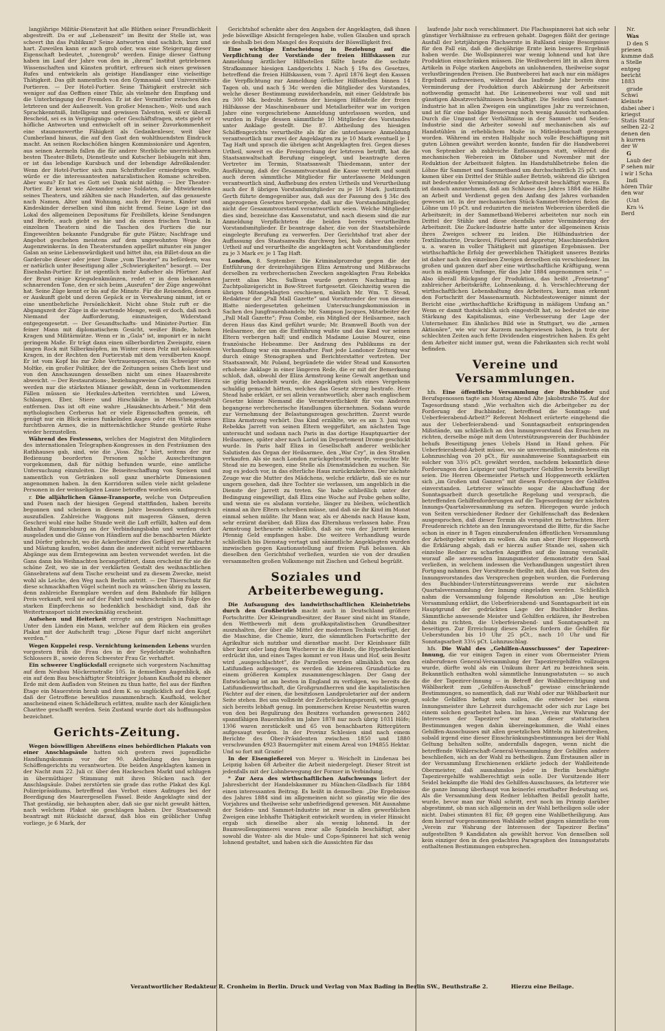langjährige Militär-Dienstzeit hat alle Blüthen seiner Freundlichkeit abgestreift. Da er auf „Lebenszeit“ im Besitz der Stelle ist, was scheert ihn das Publikum? Seine Antworten sind sachlich, kurz und hart. Zuweilen kann er auch grob oder, was eine Steigerung dieser Eigenschaft bedeutet, „tozengrob“ werden. Einige dieser Gattung haben im Lauf der Jahre von den in „ihrem“ Institut getriebenen Wissenschaften und Künsten profitirt, erfreuen sich eines gewissen Rufes und entwickeln als geistige Handlanger eine vielseitige Thätigkeit. Das gilt namentlich von den Gymnasial- und Universitäts-Portieren. — Der Hotel-Portier. Seine Thätigkeit erstreckt sich weniger auf das Oeffnen einer Thür, als vielmehr den Empfang und die Unterbringung der Fremden. Er ist der Vermittler zwischen den letzteren und der Außenwelt. Von großer Menschen-, Welt- und auch Sprachkenntniß, Intelligenz und gewissen Talenten, weiß er überall Bescheid, sei es in Vergnügungs- oder Geschäftsfragen, stets giebt er höfliche Antworten und entwickelt oft in seiner Zuvorkommenheit eine staunenswerthe Fähigkeit als Gedankenleser, weit über Cumberland hinaus, die auf den Gast den wohlthuendsten Eindruck macht. An seinen Rockschößen hängen Kommissionäre und Agenten, aus seinen Aermeln fallen die für andere Sterbliche unerreichbaren besten Theater-Billets, Dienstleute und Kutscher liebäugeln mit ihm, er ist das lebendige Kursbuch und der lebendige Adreßkalender. Wenn der Hotel-Portier sich zum Schriftsteller erniedrigen wollte, würde er die interessantesten naturalistischen Romane schreiben. Aber wozu? Er hat es Gott sei Dank nicht nöthig. — Der Theater-Portier. Er kennt wie Alexander seine Soldaten, die Mitwirkenden seines Theaters, und zählten sie nach Hunderten, auf das genaueste nach Namen, Alter und Wohnung, auch der Frauen, Kinder und Kindeskinder derselben sind ihm nicht fremd. Seine Loge ist das Lokal des allgemeinen Depositums für Freibillets, kleine Sendungen und Briefe, auch giebt es hie und da einen frischen Trunk. In einzelnen Theatern sind die Taschen des Portiers die nur Eingeweihten bekannte Fundgrube für gute Plätze; Nachfrage und Angebot geschehen meistens auf dem ungewohnten Wege des Augenzwinkerns. In den Theaterstunden appellirt mitunter ein junger Galan an seine Liebenswürdigkeit und bittet ihn, ein Billet-doux an die Garderobe dieser oder jener Dame „vom Theater“ zu befördern, was er natürlich unter Beseitigung aller „Schwierigkeiten“ besorgt. — Der Eisenbahn-Portier. Er ist eigentlich mehr Aufseher als Pförtner. Auf der Brust einige Kriegsdenkmünzen, redet er in dem bekannten schnarrenden Tone, den er sich beim „Ausrufen“ der Züge angewöhnt hat. Seine Züge kennt er bis auf die Minute. Für die Reisenden, denen er Auskunft giebt und deren Gepäck er in Verwahrung nimmt, ist er eine unentbehrliche Persönlichkeit. Nicht ohne Stolz ruft er die Abgangszeit der Züge in die wartende Menge, weiß er doch, daß noch Niemand der Aufforderung, einzusteigen, Widerstand entgegengesetzt. — Der Gesandtschafts- und Minister-Portier. Ein feiner Mann mit diplomatischem Gesicht, weißer Binde, hohem Kragen und Militärmütze. Wenn er in „Gala“ ist, imponirt er in nicht geringem Maße. Er trägt dann einen silberbordirten Zweispitz, einen langen Rock mit Silberknöpfen, im Winter einen Pelz mit kolossalem Kragen, in der Rechten den Portierstab mit dem versilberten Knopf. Er ist vom Kopf bis zur Zehe Vertrauensperson, ein Schweiger wie Moltke, ein großer Politiker, der die Zeitungen seines Chefs liest und von den Anschauungen desselben nicht um eines Haaresbreite abweicht. — Der Restaurations-, beziehungsweise Café-Portier. Hierzu werden nur die stärksten Männer gewählt, denn in vorkommenden Fällen müssen sie Herkules-Arbeiten verrichten und Löwen, Schlangen, Eber, Stiere und Hirschkühe in Menschengestalt entfernen. Das ist oft eine wahre „Hausknechts-Arbeit.“ Mit dem mythologischen Cerberus hat er viele Eigenschaften gemein, oft genügt nur ein Blick seines funkelnden Auges oder ein Wink seines furchtbaren Armes, die in mitternächtlicher Stunde gestörte Ruhe wieder herzustellen.
Während des Festessens, welches der Magistrat den Mitgliedern des internationalen Telegraphen-Kongresses in den Festräumen des Rathhauses gab, sind, wie die „Voss. Ztg.“ hört, seitens der zur Bedienung beorderten Personen solche Ausschreitungen vorgekommen, daß für nöthig befunden wurde, eine amtliche Untersuchung einzuleiten. Die Beiseiteschaffung von Speisen und namentlich von Getränken soll ganz unerhörte Dimensionen angenommen haben. In den Korridoren sollen viele nicht geladene Personen in der weinseligsten Laune betroffen worden sein.
r. Die alljährlichen Gänse-Transporte, welche von Ostpreußen und Posen nach der hiesigen Gegend stattfinden, haben bereits begonnen und scheinen in diesem Jahre besonders umfangreich auszufallen. Zahlreiche Waggons mit mageren Gänsen, deren Geschrei wohl eine halbe Stunde weit die Luft erfüllt, halten auf dem Bahnhof Rummelsburg an der Verbindungsbahn und werden dort ausgeladen und die Gänse von Händlern auf die benachbarten Märkte und Dörfer gebracht, wo die Ackerbesitzer dies Geflügel zur Aufzucht und Mästung kaufen, wobei dann die anderweit nicht verwerthbaren Abgänge aus dem Erntegewinn am besten verwendet werden. Ist die Gans dann bis Weihnachten herangefüttert, dann erscheint für sie die schöne Zeit, wo sie in der verklärten Gestalt des weihnachtlichen Gänsebratens auf dem Tische erscheint und zu diesem Zwecke, meist wohl als Leiche, den Weg nach Berlin antritt. — Der Thierschutz für diese schmackhaften Vögel scheint noch zu wünschen übrig zu lassen, denn zahlreiche Exemplare werden auf dem Bahnhofe für billigen Preis verkauft, weil sie auf der Fahrt und wahrscheinlich in Folge des starken Einpferchens so bedenklich beschädigt sind, daß ihr Weitertransport nicht zweckmäßig erscheint.
Aufsehen und Heiterkeit erregte am gestrigen Nachmittage Unter den Linden ein Mann, welcher auf dem Rücken ein großes Plakat mit der Aufschrift trug: „Diese Figur darf nicht angerührt werden.“
Wegen Kuppelei resp. Vernichtung keimenden Lebens wurden vorgestern früh die Frau des in der Seydelstraße wohnhaften Schlossers B., sowie deren Schwester Frau Gr. verhaftet.
Ein schwerer Unglücksfall ereignete sich vorgestern Nachmittag auf dem Neubau Möckernstraße 105. In demselben Augenblick, als ein auf dem Bau beschäftigter Steinträger Johann Kaufhold zu ebener Erde mit dem Aufladen von Steinen zu thun hatte, fiel aus der fünften Etage ein Mauerstein herab und dem K. so unglücklich auf den Kopf, daß der Getroffene bewußtlos zusammenbrach. Kaufhold, welcher anscheinend einen Schädelbruch erlitten, mußte nach der Königlichen Charitee geschafft werden. Sein Zustand wurde dort als hoffnungslos bezeichnet.
Gerichts-Zeitung.
Wegen böswilligen Abreißens eines behördlichen Plakats von einer Anschlagsäule hatten sich gestern zwei jugendliche Handlungskommis vor der 90. Abtheilung des hiesigen Schöffengerichts zu verantworten. Die beiden Angeklagten kamen in der Nacht zum 22. Juli cr. über den Hackeschen Markt und schlugen in übermüthiger Stimmung mit ihren Stöcken nach der Anschlagsäule. Dabei zerstörten sie grade das rothe Plakat des Kgl. Polizeipräsidiums, betreffend das Verbot eines Aufzuges bei der Beerdigung des Maurergesellen Fassel. Beide Angeklagte sind der That geständig, sie behaupten aber, daß sie gar nicht gewußt hätten, nach welchem Plakat sie geschlagen haben. Der Staatsanwalt beantragt mit Rücksicht darauf, daß blos ein gröblicher Unfug vorliege, je 6 Mark, der
Gerichtshof schenkte aber den Angaben der Angeklagten, daß ihnen jede böswillige Absicht ferngelegen habe, vollen Glauben und sprach sie deshalb bei dem Mangel des Requisits der Böswilligkeit frei.
Eine wichtige Entscheidung in Beziehung auf die Verpflichtung der Vorstände der freien Hilfskassen zur Anmeldung ärztlicher Hilfsstellen fällte heute die sechste Strafkammer hiesigen Landgerichts I. Nach § 19a des Gesetzes, betreffend die freien Hilfskassen, vom 7. April 1876 liegt den Kassen die Verpflichtung zur Anmeldung örtlicher Hilfsstellen binnen 14 Tagen ob, und nach § 34c werden die Mitglieder des Vorstandes, welche dieser Bestimmung zuwiderhandeln, mit einer Geldstrafe bis zu 300 Mk. bedroht. Seitens der hiesigen Hilfsstelle der freien Hilfskasse der Maschinenbauer und Metallarbeiter war im vorigen Jahre eine vorgeschriebene Anmeldung unterlassen worden, und wurden in Folge dessen sämmtliche 10 Mitglieder des Vorstandes unter Anklage gestellt. Die 87. Abtheilung des hiesigen Schöffengerichts verurtheilte als für die unterlassene Anmeldung verantwortlich nur zwei der Angeklagten zu je 10 Mark eventuell je 1 Tag Haft und sprach die übrigen acht Angeklagten frei. Gegen dieses Urtheil, soweit es die Freisprechung der letzteren betrifft, hat die Staatsanwaltschaft Berufung eingelegt, und beantragte deren Vertreter im Termin, Staatsanwalt Thiedemann, unter der Ausführung, daß der Gesammtvorstand die Kasse vertritt und somit auch deren sämmtliche Mitglieder für unterlassene Meldungen verantwortlich sind, Aufhebung des ersten Urtheils und Verurtheilung auch der 8 übrigen Vorstandsmitglieder zu je 10 Mark. Justizrath Gerth führte demgegenüber aus, daß aus der Fassung des § 34c des angezogenen Gesetzes hervorgehe, daß nur die Vorstandsmitglieder, nicht der Gesammtvorstand verantwortlich seien. Welche Mitglieder dies sind, bezeichne das Kassenstatut, und nach diesem sind die zur Anmeldung Verpflichteten die beiden bereits verurtheilten Vorstandsmitglieder. Er beantrage daher, die von der Staatsbehörde eingelegte Berufung zu verwerfen. Der Gerichtshof trat aber der Auffassung des Staatsanwalts durchweg bei, hob daher das erste Urtheil auf und verurtheilte die angeklagten acht Vorstandsmitglieder zu je 3 Mark ev. je 1 Tag Haft.
London, 8. September. Die Kriminalprozedur gegen die der Entführung der dreizehnjährigen Eliza Armstrong und Mißbrauchs derselben zu verbrecherischen Zwecken angeklagten Frau Rebekka Jarrett alias Mrs. Sullivan wurde gestern Nachmittag im Zuchtpolizeigericht in Bow-Street fortgesetzt. Gleichzeitig waren die übrigen Mitangeklagten erschienen, nämlich Mr. Wm. T. Stead, Redakteur der „Pall Mall Gazette“ und Vorsitzender der von diesem Blatte niedergesetzten geheimen Untersuchungskommission in Sachen des Jungfrauenhandels; Mr. Sampson Jacques, Mitarbeiter der „Pall Mall Gazette“; Frau Combe, ein Mitglied der Heilsarmee, nach deren Haus das Kind geführt wurde; Mr. Bramwell Booth von der Heilsarmee, der um die Entführung wußte und das Kind vor seinen Eltern verbergen half; und endlich Madame Louise Mourez, eine französische Hebeamme. Der Andrang des Publikums zu der Verhandlung war ein massenhafter. Fast jede Londoner Zeitung war durch einige Stenographen und Berichterstatter vertreten. Der Staatsanwalt, Mr. Poland, begründete die wider Stead und Konsorten erhobene Anklage in einer längeren Rede, die er mit der Bemerkung schloß, daß, obwohl der Eliza Armstrong keine Gewalt angethan und sie gütig behandelt wurde, die Angeklagten sich eines Vergehens schuldig gemacht hätten, welches das Gesetz streng bestrafe. Herr Stead habe erklärt, er sei allein verantwortlich; aber nach englischem Gesetze könne Niemand die Verantwortlichkeit für von Anderen begangene verbrecherische Handlungen übernehmen. Sodann wurde zur Vernehmung der Belastungszeugen geschritten. Zuerst wurde Eliza Armstrong verhört. Das Kind erzählte, wie es am 3. Juni von Rebekka Jarrett von seinen Eltern weggeführt, am nächsten Tage untersucht und sodann nach Paris in das dortige Hauptquartier der Heilsarmee, später aber nach Loriol im Departement Drome geschickt wurde. In Paris half Eliza in Gesellschaft anderer weiblicher Salutisten das Organ der Heilsarmee, den „War Cry“, in den Straßen verkaufen. Als sie nach London zurückgebracht wurde, versuchte Mr. Stead sie zu bewegen, eine Stelle als Dienstmädchen zu suchen. Sie zog es jedoch vor, in das elterliche Haus zurückzukehren. Der nächste Zeuge war die Mutter des Mädchens, welche erklärte, daß sie es nur ungern gesehen, daß ihre Tochter sie verlassen, um angeblich in die Dienste der Jarrett zu treten. Sie habe schließlich unter der Bedingung eingewilligt, daß Eliza eine Woche auf Probe gehen sollte, und wenn sie es alsdann vorziehe, länger zu bleiben, wöchentlich einmal an ihre Eltern schreiben müsse, und daß sie ihr Kind im Monat einmal sehen müßte. Ihr Mann war, als er Abends nach Hause kam, sehr erzürnt darüber, daß Eliza das Elternhaus verlassen habe. Frau Armstrong betheuerte schließlich, daß sie von der Jarrett keinen Pfennig Geld empfangen habe. Die weitere Verhandlung wurde schließlich bis Dienstag vertagt und sämmtliche Angeklagten wurden inzwischen gegen Kautionsstellung auf freiem Fuß belassen. Als dieselben den Gerichtshof verließen, wurden sie von der draußen versammelten großen Volksmenge mit Zischen und Geheul begrüßt.
Soziales und Arbeiterbewegung.
Die Aufsaugung des landwirthschaftlichen Kleinbetriebs durch den Großbetrieb macht auch in Deutschland größere Fortschritte. Der Kleingrundbesitzer, der Bauer sind nicht im Stande, den Wettbewerb mit dem großkapitalistischen Grundbesitzer auszuhalten, der über alle Mittel der modernen Technik verfügt, der die Maschine, die Chemie, kurz, die sämmtlichen Fortschritte der Agrikultur sich nutzbar und dienstbar macht. Der Kleinbauer fällt über kurz oder lang dem Wucherer in die Hände, die Hypothekenlast erdrückt ihn, und eines Tages kommt er von Haus und Hof, sein Besitz wird „ausgeschlachtet“, die Parzellen werden allmählich von den Latifundien aufgesogen, es werden die kleineren Grundstücke zu einem größeren Komplex zusammengeschlagen. Der Gang der Entwickelung ist am besten in England zu verfolgen, wo bereits die Latifundienwirthschaft, die Großgrundherren und die kapitalistischen Pächter auf der einen, die besitzlosen Landproletarier auf der andern Seite stehen. Bei uns vollzieht der Zerbröckelungsprozeß, wie gesagt, sich bereits lebhaft genug. Im pommerschen Kreise Neustettin waren von den bei Regulirung des Besitzes vorhanden gewesenen 2402 spannfähigen Bauernhöfen im Jahre 1878 nur noch übrig 1031 Höfe; 1306 waren zerstückelt und 65 von benachbarten Rittergütern aufgesaugt worden. In der Provinz Schlesien sind nach einem Berichte des Ober-Präsidenten zwischen 1850 und 1880 verschwunden 4923 Bauerngüter mit einem Areal von 194855 Hektar. Und so fort mit Grazie!
In der Eisengießerei von Meyer u. Weichelt in Lindenau bei Leipzig haben 68 Arbeiter die Arbeit niedergelegt. Dieser Streit ist jedenfalls mit der Lohnbewegung der Former in Verbindung.
* Zur Aera des wirthschaftlichen Aufschwungs liefert der Jahresbericht der Handelskammer zu München-Gladbach für 1884 einen interessanten Beitrag. Es heißt in demselben: „Die Ergebnisse des Jahres 1884 sind im allgemeinen nicht so günstig wie die des Vorjahres und theilweise sehr unbefriedigend gewesen. Mit Ausnahme der Seiden- und Sammet-Industrie ist zwar in allen gewerblichen Zweigen eine lebhafte Thätigkeit entwickelt worden; in vieler Hinsicht ergab sich dieselbe aber als wenig lohnend. In der Baumwollenspinnerei waren zwar alle Spindeln beschäftigt, aber sowohl die Water- als die Mule- und Cops-Spinnerei hat sich wenig lohnend gestaltet, und haben sich die Aussichten für das
laufende Jahr noch verschlimmert. Die Flachsspinnerei hat sich sehr günstiger Verhältnisse zu erfreuen gehabt. Dagegen flößt der geringe Ausfall der letztjährigen Flachsernte in Rußland einige Besorgnisse für den Fall ein, daß die diesjährige Ernte kein besseres Ergebniß haben werde. Die Wollspinnerei war wenig lohnend und hat ihre Produktion einschränken müssen. Die Weißweberei litt in allen ihren Artikeln in Folge starken Angebots an unlohnenden, theilweise sogar verlustbringenden Preisen. Die Buntweberei hat auch nur ein mäßiges Ergebniß aufzuweisen, während das laufende Jahr bereits eine Verminderung der Produktion durch Abkürzung der Arbeitszeit nothwendig gemacht hat. Die Leinenweberei war voll und mit günstigen Absatzverhältnissen beschäftigt. Die Seiden- und Sammet-Industrie hat in allen Zweigen ein ungünstiges Jahr zu verzeichnen, und ist für eine baldige Besserung noch wenig Aussicht vorhanden. Durch die Ungunst der Verhältnisse in der Sammet- und Seiden-Industrie sind die Arbeiter sowohl auf mechanischen als auf Handstühlen in erheblichem Maße in Mitleidenschaft gezogen worden. Während im ersten Halbjahr noch volle Beschäftigung mit guten Löhnen gewährt werden konnte, fanden für die Handweberei von September ab zahlreiche Entlassungen statt, während die mechanischen Webereien im Oktober und November mit der Reduktion der Arbeitszeit folgten. Im Handstuhlbetriebe fielen die Löhne für Sammet und Sammetband um durchschnittlich 25 pCt. und kamen über ein Drittel der Stühle außer Betrieb, während die übrigen mit bedeutender Verminderung der Arbeitszeit beschäftigt waren. Es ist danach anzunehmen, daß am Schlusse des Jahres 1884 die Hälfte an Arbeit und Verdienst gegen den Anfang des Jahres vorhanden gewesen ist. In der mechanischen Stück-Sammet-Weberei fielen die Löhne um 10 pCt. und reduzirten die meisten Webereien überdieß die Arbeitszeit; in der Sammetband-Weberei arbeiteten nur noch ein Drittel der Stühle und diese ebenfalls unter Verminderung der Arbeitszeit. Die Zucker-Industrie hatte unter der allgemeinen Krisis ihres Zweiges schwer zu leiden. Die Hilfsindustrien der Textilindustrie, Druckerei, Färberei und Appretur, Maschinenfabriken u. a. waren in voller Thätigkeit mit günstigen Ergebnissen. Der wirthschaftliche Erfolg der gewerblichen Thätigkeit unseres Bezirks ist daher nach den einzelnen Zweigen derselben ein verschiedener. Im großen und ganzen darf aber eine wirthschaftliche Kräftigung, wenn auch in mäßigem Umfange, für das Jahr 1884 angenommen sein.“ — Also überall Rückgang der Produktion, das heißt „Freisetzung“ zahlreicher Arbeitskräfte, Lohnsenkung, d. h. Verschlechterung der wirthschaftlichen Lebenshaltung des Arbeiters, kurz, man erkennt den Fortschritt der Massenarmuth. Nichtsdestoweniger nimmt der Bericht eine „wirthschaftliche Kräftigung in mäßigem Umfang an.“ Wenn er damit thatsächlich sich eingestellt hat, so bedeutet sie eine Stärkung des Kapitalismus, eine Verbesserung der Lage der Unternehmer. Ein ähnliches Bild wie in Stuttgart, wo die „armen Aktionäre“, wie wir vor Kurzem nachgewiesen haben, ja trotz der schlechten Zeiten auch fette Dividenden eingestrichen haben. Es geht dem Arbeiter nicht immer gut, wenn die Fabrikanten sich recht wohl befinden.
Vereine und Versammlungen.
hfs. Eine öffentliche Versammlung der Buchbinder und Berufsgenossen tagte am Montag Abend Alte Jakobstraße 75. Auf der Tagesordnung stand: „Wie verhalten sich die Arbeitgeber zu der Forderung der Buchbinder, betreffend die Sonntags- und Ueberfeierabend-Arbeit?“ Referent Mehnert erörterte eingehend die aus der Ueberfeierabend- und Sonntagsarbeit entspringenden Mißstände, um schließlich an den Innungsvorstand das Ersuchen zu richten, derselbe möge mit dem Unterstützungsverein der Buchbinder behufs Beseitigung jenes Uebels Hand in Hand gehen. Für Ueberfeierabend-Arbeit müsse, wo sie unvermeidlich, mindestens ein Lohnzuschlag von 20 pCt., für ausnahmsweise Sonntagsarbeit ein solcher von 33⅓ pCt. gewährt werden, nachdem bekanntlich diese Forderungen den Leipziger und Stuttgarter Gehilfen bereits bewilligt seien. Die Herren Obermeister Pietsch und Hoppenworth erklärten sich „im Großen und Ganzen“ mit diesen Forderungen der Gehilfen einverstanden. Letzterer wünschte sogar die Abschaffung der Sonntagsarbeit durch gesetzliche Regelung und versprach, die betreffenden Gehilfenforderungen auf die Tagesordnung der nächsten Innungs-Quartalsversammlung zu setzen. Hiergegen wurde jedoch von Seiten verschiedener Redner der Gehilfenschaft das Bedenken ausgesprochen, daß dieser Termin als verspätet zu betrachten. Herr Freudenreich richtete an den Innungsvorstand die Bitte, für die Sache schon in einer in 8 Tagen einzuberufenden öffentlichen Versammlung der Arbeitgeber wirken zu wollen. Als nun aber Herr Hoppenworth die Erklärung abgab, daß er hierzu außer Stande sei, sahen sich einzelne Redner zu scharfen Angriffen auf die Innung veranlaßt, worauf alle anwesenden Innungsmeister demonstrativ den Saal verließen, in welchem indessen die Verhandlungen ungestört ihren Fortgang nahmen. Der Vorsitzende theilte mit, daß ihm von Seiten des Innungsvorstandes das Versprechen gegeben worden, die Forderung des Buchbinder-Unterstützungsvereins werde zur nächsten Quartalsversammlung der Innung eingeladen werden. Schließlich nahm die Versammlung folgende Resolution an: „Die heutige Versammlung erklärt, die Ueberfeierabend- und Sonntagsarbeit ist ein Hauptgrund der gedrückten Lage der Buchbinder Berlins. Sämmtliche anwesende Meister und Gehilfen erklären, ihr Bestreben dahin zu richten, die Ueberfeierabend- und Sonntagsarbeit zu beseitigen. Zur Erreichung dieses Zieles fordern die Gehilfen für Ueberstunden bis 10 Uhr 25 pCt., nach 10 Uhr und für Sonntagsarbeit 33⅓ pCt. Lohnzuschlag.
hfs. Die Wahl des „Gehilfen-Ausschusses“ der Tapezirer-Innung, die vor einigen Tagen in einer vom Obermeister Priem einberufenen General-Versammlung der Tapezirergehilfen vollzogen wurde, dürfte wohl als ein Unikum ihrer Art zu bezeichnen sein. Bekanntlich enthalten wohl sämmtliche Innungsstatuten — so auch die der Tapezirer-Innung — in Betreff der Wahlberechtigung und Wählbarkeit zum „Gehilfen-Ausschuß“ gewisse einschränkende Bestimmungen, so namentlich, daß zur Wahl oder zur Wählbarkeit nur solche Gehilfen befugt sein sollen, die entweder bei einem Innungsmeister ihre Lehrzeit durchgemacht oder sich zur Lage bei einem solchen gearbeitet haben. Im hies. „Verein zur Wahrung der Interessen der Tapezirer“ war man dieser statutarischen Bestimmungen wegen dahin übereingekommen, die Wahl eines Gehilfen-Ausschusses mit allen gesetzlichen Mitteln zu hintertreiben, sobald irgend eine dieser Einschränkungsbestimmungen bei der Wahl Geltung behalten sollte, andernfalls dagegen, wenn nicht die betreffende Wählerschaft-General-Versammlung der Gehilfen andere beschließen, sich an der Wahl zu betheiligen. Zum Erstaunen aller in der Versammlung Erschienenen erklärte jedoch der Wahlleitende Obermeister, daß ausnahmslos jeder in Berlin beschäftigte Tapezirergehilfe wahlberechtigt sein solle. Der Vorsitzende Herr Seidel bekämpfte die Wahl des Gehilfen-Ausschusses, da letzterer wie die ganze Innung überhaupt von keinerlei ernsthafter Bedeutung sei. Als die Versammlung dem Redner lebhaften Beifall gezollt hatte, wurde, bevor man zur Wahl schritt, erst noch im Prinzip darüber abgestimmt, ob man sich allgemein an der Wahl betheiligen solle oder nicht. Dabei stimmten 81 für, 69 gegen eine Wahlbetheiligung. Aus dem hierauf vorgenommenen Wahlakte selbst gingen sämmtliche vom „Verein zur Wahrung der Interessen der Tapezirer Berlins“ aufgestellten 9 Kandidaten als gewählt hervor. Von denselben soll kein einziger den in den gedachten Paragraphen des Innungsstatuts enthaltenen Bestimmungen entsprechen.
Nr.
Was
D den S priesen kamme daß a Stelle entgeg bericht 1883
grade Schwi kleinste dabei aber i kriegst Statis Statif selben 22–2 denen den h kurren der W
G
Laub der P sehen mir l wir l Scha
Indi hören Thür den war
(Unt
Kra ¼ Berd
Verantwortlicher Redakteur R. Cronheim in Berlin. Druck und Verlag von Max Bading in Berlin SW., Beuthstraße 2. Hierzu eine Beilage.